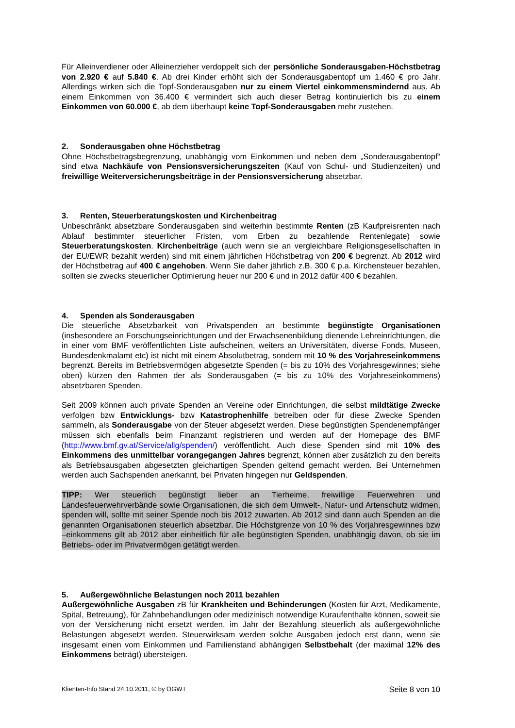Für Alleinverdiener oder Alleinerzieher verdoppelt sich der persönliche Sonderausgaben-Höchstbetrag von 2.920 € auf 5.840 €. Ab drei Kinder erhöht sich der Sonderausgabentopf um 1.460 € pro Jahr. Allerdings wirken sich die Topf-Sonderausgaben nur zu einem Viertel einkommensmindernd aus. Ab einem Einkommen von 36.400 € vermindert sich auch dieser Betrag kontinuierlich bis zu einem Einkommen von 60.000 €, ab dem überhaupt keine Topf-Sonderausgaben mehr zustehen.
2. Sonderausgaben ohne Höchstbetrag
Ohne Höchstbetragsbegrenzung, unabhängig vom Einkommen und neben dem „Sonderausgabentopf“ sind etwa Nachkäufe von Pensionsversicherungszeiten (Kauf von Schul- und Studienzeiten) und freiwillige Weiterversicherungsbeiträge in der Pensionsversicherung absetzbar.
3. Renten, Steuerberatungskosten und Kirchenbeitrag
Unbeschränkt absetzbare Sonderausgaben sind weiterhin bestimmte Renten (zB Kaufpreisrenten nach Ablauf bestimmter steuerlicher Fristen, vom Erben zu bezahlende Rentenlegate) sowie Steuerberatungskosten. Kirchenbeiträge (auch wenn sie an vergleichbare Religionsgesellschaften in der EU/EWR bezahlt werden) sind mit einem jährlichen Höchstbetrag von 200 € begrenzt. Ab 2012 wird der Höchstbetrag auf 400 € angehoben. Wenn Sie daher jährlich z.B. 300 € p.a. Kirchensteuer bezahlen, sollten sie zwecks steuerlicher Optimierung heuer nur 200 € und in 2012 dafür 400 € bezahlen.
4. Spenden als Sonderausgaben
Die steuerliche Absetzbarkeit von Privatspenden an bestimmte begünstigte Organisationen (insbesondere an Forschungseinrichtungen und der Erwachsenenbildung dienende Lehreinrichtungen, die in einer vom BMF veröffentlichten Liste aufscheinen, weiters an Universitäten, diverse Fonds, Museen, Bundesdenkmalamt etc) ist nicht mit einem Absolutbetrag, sondern mit 10 % des Vorjahreseinkommens begrenzt. Bereits im Betriebsvermögen abgesetzte Spenden (= bis zu 10% des Vorjahresgewinnes; siehe oben) kürzen den Rahmen der als Sonderausgaben (= bis zu 10% des Vorjahreseinkommens) absetzbaren Spenden.
Seit 2009 können auch private Spenden an Vereine oder Einrichtungen, die selbst mildtätige Zwecke verfolgen bzw Entwicklungs- bzw Katastrophenhilfe betreiben oder für diese Zwecke Spenden sammeln, als Sonderausgabe von der Steuer abgesetzt werden. Diese begünstigten Spendenempfänger müssen sich ebenfalls beim Finanzamt registrieren und werden auf der Homepage des BMF (http://www.bmf.gv.at/Service/allg/spenden/) veröffentlicht. Auch diese Spenden sind mit 10% des Einkommens des unmittelbar vorangegangen Jahres begrenzt, können aber zusätzlich zu den bereits als Betriebsausgaben abgesetzten gleichartigen Spenden geltend gemacht werden. Bei Unternehmen werden auch Sachspenden anerkannt, bei Privaten hingegen nur Geldspenden.
TIPP: Wer steuerlich begünstigt lieber an Tierheime, freiwillige Feuerwehren und Landesfeuerwehrverbände sowie Organisationen, die sich dem Umwelt-, Natur- und Artenschutz widmen, spenden will, sollte mit seiner Spende noch bis 2012 zuwarten. Ab 2012 sind dann auch Spenden an die genannten Organisationen steuerlich absetzbar. Die Höchstgrenze von 10 % des Vorjahresgewinnes bzw –einkommens gilt ab 2012 aber einheitlich für alle begünstigten Spenden, unabhängig davon, ob sie im Betriebs- oder im Privatvermögen getätigt werden.
5. Außergewöhnliche Belastungen noch 2011 bezahlen
Außergewöhnliche Ausgaben zB für Krankheiten und Behinderungen (Kosten für Arzt, Medikamente, Spital, Betreuung), für Zahnbehandlungen oder medizinisch notwendige Kuraufenthalte können, soweit sie von der Versicherung nicht ersetzt werden, im Jahr der Bezahlung steuerlich als außergewöhnliche Belastungen abgesetzt werden. Steuerwirksam werden solche Ausgaben jedoch erst dann, wenn sie insgesamt einen vom Einkommen und Familienstand abhängigen Selbstbehalt (der maximal 12% des Einkommens beträgt) übersteigen.
Klienten-Info Stand 24.10.2011, © by ÖGWT Seite 8 von 10